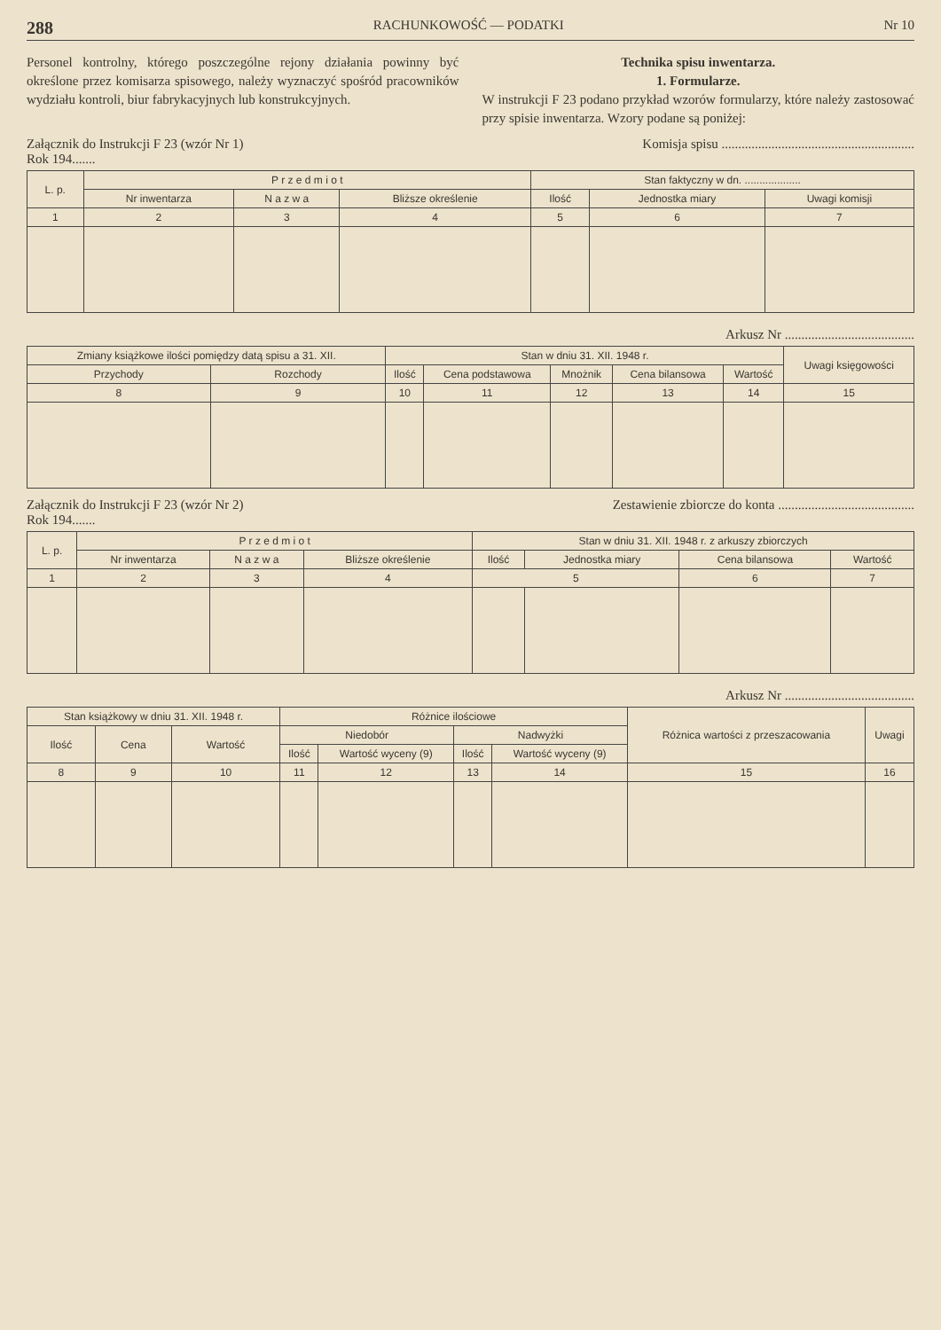288 RACHUNKOWOŚĆ — PODATKI Nr 10
Personel kontrolny, którego poszczególne rejony działania powinny być określone przez komisarza spisowego, należy wyznaczyć spośród pracowników wydziału kontroli, biur fabrykacyjnych lub konstrukcyjnych.
Technika spisu inwentarza.
1. Formularze.
W instrukcji F 23 podano przykład wzorów formularzy, które należy zastosować przy spisie inwentarza. Wzory podane są poniżej:
Załącznik do Instrukcji F 23 (wzór Nr 1)
Rok 194....... Komisja spisu ..........................................................
| L. p. | P r z e d m i o t | | | Stan faktyczny w dn. ................... | | |
| --- | --- | --- | --- | --- | --- | --- |
| | Nr inwentarza | N a z w a | Bliższe określenie | Ilość | Jednostka miary | Uwagi komisji |
| 1 | 2 | 3 | 4 | 5 | 6 | 7 |
Arkusz Nr .......................................
| Zmiany książkowe ilości pomiędzy datą spisu a 31. XII. | | Stan w dniu 31. XII. 1948 r. | | | | | Uwagi księgowości |
| --- | --- | --- | --- | --- | --- | --- | --- |
| Przychody | Rozchody | Ilość | Cena podstawowa | Mnożnik | Cena bilansowa | Wartość | |
| 8 | 9 | 10 | 11 | 12 | 13 | 14 | 15 |
Załącznik do Instrukcji F 23 (wzór Nr 2)
Rok 194....... Zestawienie zbiorcze do konta .........................................
| L. p. | P r z e d m i o t | | | Stan w dniu 31. XII. 1948 r. z arkuszy zbiorczych | | | |
| --- | --- | --- | --- | --- | --- | --- | --- |
| | Nr inwentarza | N a z w a | Bliższe określenie | Ilość | Jednostka miary | Cena bilansowa | Wartość |
| 1 | 2 | 3 | 4 | 5 | | 6 | 7 |
Arkusz Nr .......................................
| Stan książkowy w dniu 31. XII. 1948 r. | | | Różnice ilościowe | | | | Różnica wartości z przeszacowania | Uwagi |
| --- | --- | --- | --- | --- | --- | --- | --- | --- |
| Ilość | Cena | Wartość | Niedobór | | Nadwyżki | | | |
| | | | Ilość | Wartość wyceny (9) | Ilość | Wartość wyceny (9) | | |
| 8 | 9 | 10 | 11 | 12 | 13 | 14 | 15 | 16 |